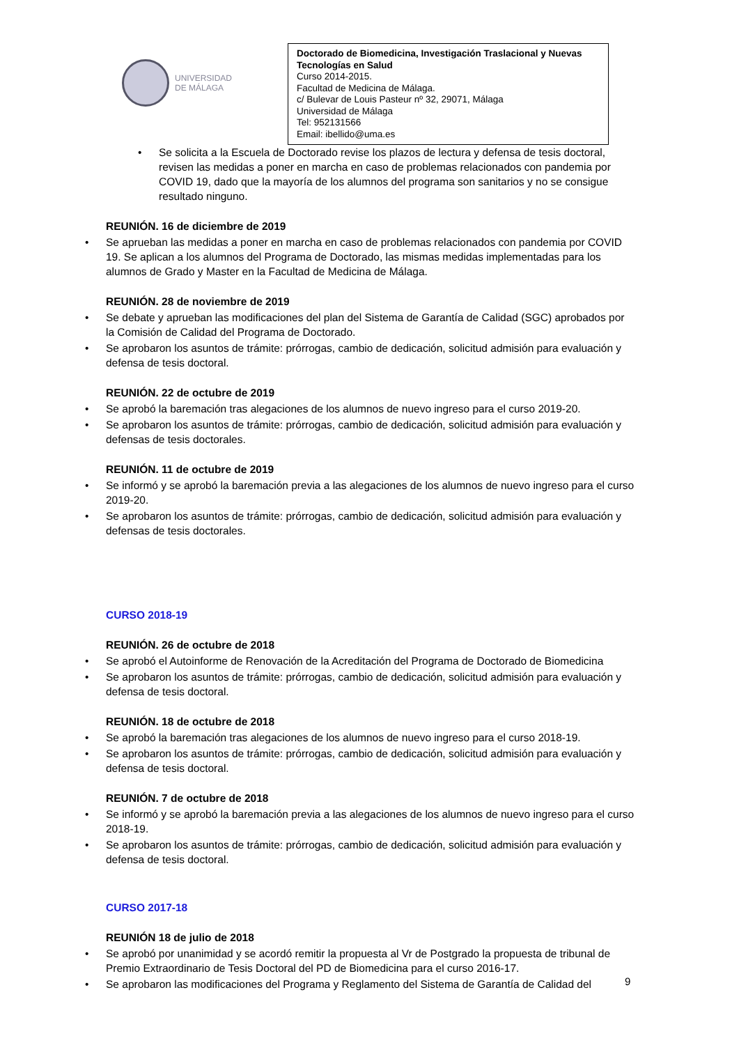UNIVERSIDAD
DE MÁLAGA
Doctorado de Biomedicina, Investigación Traslacional y Nuevas Tecnologías en Salud
Curso 2014-2015.
Facultad de Medicina de Málaga.
c/ Bulevar de Louis Pasteur nº 32, 29071, Málaga
Universidad de Málaga
Tel: 952131566
Email: ibellido@uma.es
• Se solicita a la Escuela de Doctorado revise los plazos de lectura y defensa de tesis doctoral, revisen las medidas a poner en marcha en caso de problemas relacionados con pandemia por COVID 19, dado que la mayoría de los alumnos del programa son sanitarios y no se consigue resultado ninguno.
REUNIÓN. 16 de diciembre de 2019
• Se aprueban las medidas a poner en marcha en caso de problemas relacionados con pandemia por COVID 19. Se aplican a los alumnos del Programa de Doctorado, las mismas medidas implementadas para los alumnos de Grado y Master en la Facultad de Medicina de Málaga.
REUNIÓN. 28 de noviembre de 2019
• Se debate y aprueban las modificaciones del plan del Sistema de Garantía de Calidad (SGC) aprobados por la Comisión de Calidad del Programa de Doctorado.
• Se aprobaron los asuntos de trámite: prórrogas, cambio de dedicación, solicitud admisión para evaluación y defensa de tesis doctoral.
REUNIÓN. 22 de octubre de 2019
• Se aprobó la baremación tras alegaciones de los alumnos de nuevo ingreso para el curso 2019-20.
• Se aprobaron los asuntos de trámite: prórrogas, cambio de dedicación, solicitud admisión para evaluación y defensas de tesis doctorales.
REUNIÓN. 11 de octubre de 2019
• Se informó y se aprobó la baremación previa a las alegaciones de los alumnos de nuevo ingreso para el curso 2019-20.
• Se aprobaron los asuntos de trámite: prórrogas, cambio de dedicación, solicitud admisión para evaluación y defensas de tesis doctorales.
CURSO 2018-19
REUNIÓN. 26 de octubre de 2018
• Se aprobó el Autoinforme de Renovación de la Acreditación del Programa de Doctorado de Biomedicina
• Se aprobaron los asuntos de trámite: prórrogas, cambio de dedicación, solicitud admisión para evaluación y defensa de tesis doctoral.
REUNIÓN. 18 de octubre de 2018
• Se aprobó la baremación tras alegaciones de los alumnos de nuevo ingreso para el curso 2018-19.
• Se aprobaron los asuntos de trámite: prórrogas, cambio de dedicación, solicitud admisión para evaluación y defensa de tesis doctoral.
REUNIÓN. 7 de octubre de 2018
• Se informó y se aprobó la baremación previa a las alegaciones de los alumnos de nuevo ingreso para el curso 2018-19.
• Se aprobaron los asuntos de trámite: prórrogas, cambio de dedicación, solicitud admisión para evaluación y defensa de tesis doctoral.
CURSO 2017-18
REUNIÓN 18 de julio de 2018
• Se aprobó por unanimidad y se acordó remitir la propuesta al Vr de Postgrado la propuesta de tribunal de Premio Extraordinario de Tesis Doctoral del PD de Biomedicina para el curso 2016-17.
• Se aprobaron las modificaciones del Programa y Reglamento del Sistema de Garantía de Calidad del
9